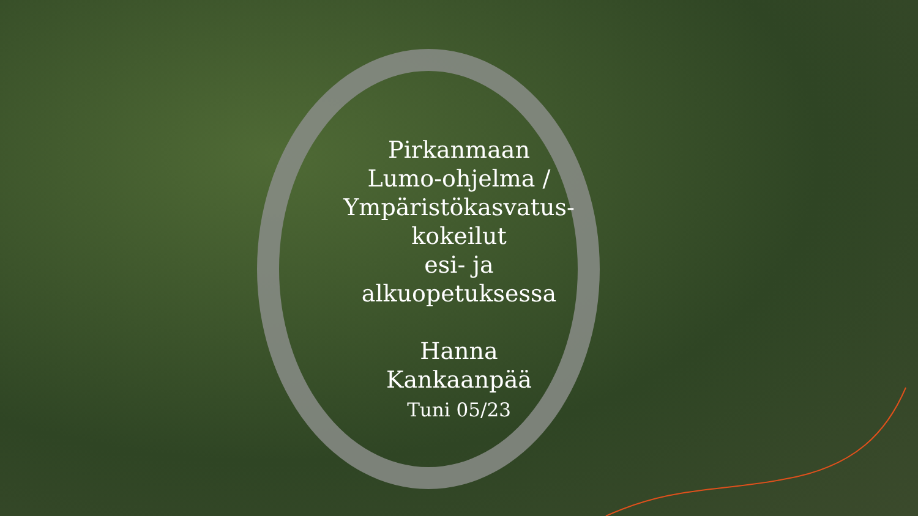Pirkanmaan
Lumo-ohjelma /
Ympäristökasvatus-
kokeilut
esi- ja
alkuopetuksessa
Hanna
Kankaanpää
Tuni 05/23